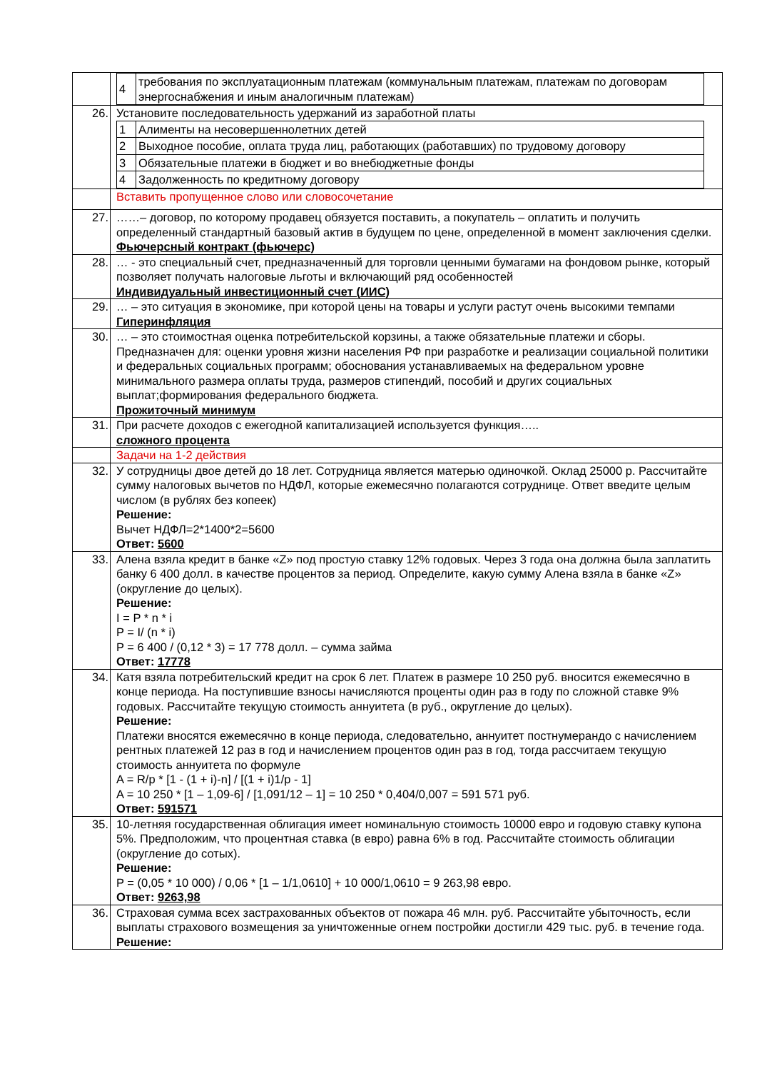| | / 4 / требования по эксплуатационным платежам (коммунальным платежам, платежам по договорам энергоснабжения и иным аналогичным платежам) / |
| 26. | Установите последовательность удержаний из заработной платы / 1 / Алименты на несовершеннолетних детей / / 2 / Выходное пособие, оплата труда лиц, работающих (работавших) по трудовому договору / / 3 / Обязательные платежи в бюджет и во внебюджетные фонды / / 4 / Задолженность по кредитному договору / |
| | Вставить пропущенное слово или словосочетание |
| 27. | ……– договор, по которому продавец обязуется поставить, а покупатель – оплатить и получить определенный стандартный базовый актив в будущем по цене, определенной в момент заключения сделки. Фьючерсный контракт (фьючерс) |
| 28. | … - это специальный счет, предназначенный для торговли ценными бумагами на фондовом рынке, который позволяет получать налоговые льготы и включающий ряд особенностей Индивидуальный инвестиционный счет (ИИС) |
| 29. | … – это ситуация в экономике, при которой цены на товары и услуги растут очень высокими темпами Гиперинфляция |
| 30. | … – это стоимостная оценка потребительской корзины, а также обязательные платежи и сборы. Предназначен для: оценки уровня жизни населения РФ при разработке и реализации социальной политики и федеральных социальных программ; обоснования устанавливаемых на федеральном уровне минимального размера оплаты труда, размеров стипендий, пособий и других социальных выплат;формирования федерального бюджета. Прожиточный минимум |
| 31. | При расчете доходов с ежегодной капитализацией используется функция….. сложного процента |
| | Задачи на 1-2 действия |
| 32. | У сотрудницы двое детей до 18 лет. Сотрудница является матерью одиночкой. Оклад 25000 р. Рассчитайте сумму налоговых вычетов по НДФЛ, которые ежемесячно полагаются сотруднице. Ответ введите целым числом (в рублях без копеек) Решение: Вычет НДФЛ=2*1400*2=5600 Ответ: 5600 |
| 33. | Алена взяла кредит в банке «Z» под простую ставку 12% годовых. Через 3 года она должна была заплатить банку 6 400 долл. в качестве процентов за период. Определите, какую сумму Алена взяла в банке «Z» (округление до целых). Решение: I = P * n * i P = I/ (n * i) P = 6 400 / (0,12 * 3) = 17 778 долл. – сумма займа Ответ: 17778 |
| 34. | Катя взяла потребительский кредит на срок 6 лет. Платеж в размере 10 250 руб. вносится ежемесячно в конце периода. На поступившие взносы начисляются проценты один раз в году по сложной ставке 9% годовых. Рассчитайте текущую стоимость аннуитета (в руб., округление до целых). Решение: Платежи вносятся ежемесячно в конце периода, следовательно, аннуитет постнумерандо с начислением рентных платежей 12 раз в год и начислением процентов один раз в год, тогда рассчитаем текущую стоимость аннуитета по формуле A = R/p * [1 - (1 + i)-n] / [(1 + i)1/p - 1] A = 10 250 * [1 – 1,09-6] / [1,091/12 – 1] = 10 250 * 0,404/0,007 = 591 571 руб. Ответ: 591571 |
| 35. | 10-летняя государственная облигация имеет номинальную стоимость 10000 евро и годовую ставку купона 5%. Предположим, что процентная ставка (в евро) равна 6% в год. Рассчитайте стоимость облигации (округление до сотых). Решение: P = (0,05 * 10 000) / 0,06 * [1 – 1/1,0610] + 10 000/1,0610 = 9 263,98 евро. Ответ: 9263,98 |
| 36. | Страховая сумма всех застрахованных объектов от пожара 46 млн. руб. Рассчитайте убыточность, если выплаты страхового возмещения за уничтоженные огнем постройки достигли 429 тыс. руб. в течение года. Решение: |